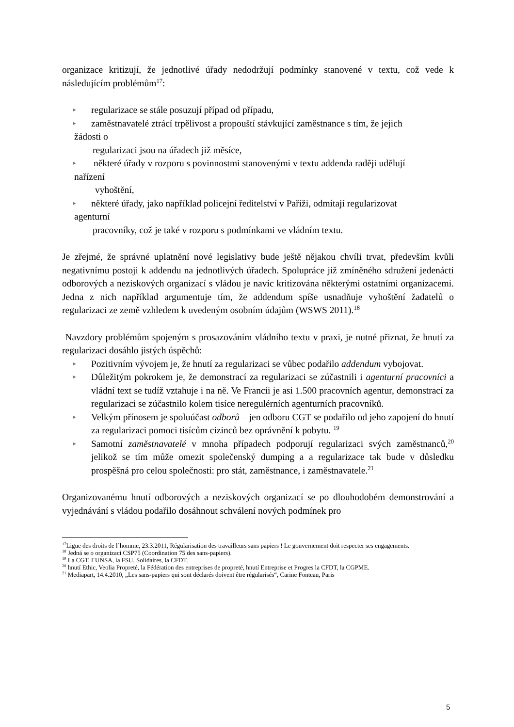organizace kritizují, že jednotlivé úřady nedodržují podmínky stanovené v textu, což vede k následujícím problémům<sup>17</sup>:
► regularizace se stále posuzují případ od případu,
► zaměstnavatelé ztrácí trpělivost a propouští stávkující zaměstnance s tím, že jejich
žádosti o
regularizaci jsou na úřadech již měsíce,
► některé úřady v rozporu s povinnostmi stanovenými v textu addenda raději udělují
nařízení
vyhoštění,
► některé úřady, jako například policejní ředitelství v Paříži, odmítají regularizovat
agenturní
pracovníky, což je také v rozporu s podmínkami ve vládním textu.
Je zřejmé, že správné uplatnění nové legislativy bude ještě nějakou chvíli trvat, především kvůli negativnímu postoji k addendu na jednotlivých úřadech. Spolupráce již zmíněného sdružení jedenácti odborových a neziskových organizací s vládou je navíc kritizována některými ostatními organizacemi. Jedna z nich například argumentuje tím, že addendum spíše usnadňuje vyhoštění žadatelů o regularizaci ze země vzhledem k uvedeným osobním údajům (WSWS 2011).<sup>18</sup>
Navzdory problémům spojeným s prosazováním vládního textu v praxi, je nutné přiznat, že hnutí za regularizaci dosáhlo jistých úspěchů:
► Pozitivním vývojem je, že hnutí za regularizaci se vůbec podařilo addendum vybojovat.
► Důležitým pokrokem je, že demonstrací za regularizaci se zúčastnili i agenturní pracovníci a vládní text se tudíž vztahuje i na ně. Ve Francii je asi 1.500 pracovních agentur, demonstrací za regularizaci se zúčastnilo kolem tisíce neregulérních agenturních pracovníků.
► Velkým přínosem je spoluúčast odborů – jen odboru CGT se podařilo od jeho zapojení do hnutí za regularizaci pomoci tisícům cizinců bez oprávnění k pobytu. <sup>19</sup>
► Samotní zaměstnavatelé v mnoha případech podporují regularizaci svých zaměstnanců,<sup>20</sup> jelikož se tím může omezit společenský dumping a a regularizace tak bude v důsledku prospěšná pro celou společnosti: pro stát, zaměstnance, i zaměstnavatele.<sup>21</sup>
Organizovanému hnutí odborových a neziskových organizací se po dlouhodobém demonstrování a vyjednávání s vládou podařilo dosáhnout schválení nových podmínek pro
<sup>17</sup> Ligue des droits de l´homme, 23.3.2011, Régularisation des travailleurs sans papiers ! Le gouvernement doit respecter ses engagements.
<sup>18</sup> Jedná se o organizaci CSP75 (Coordination 75 des sans-papiers).
<sup>19</sup> La CGT, l´UNSA, la FSU, Solidaires, la CFDT.
<sup>20</sup> hnutí Ethic, Veolia Propreté, la Fédération des entreprises de propreté, hnutí Entreprise et Progres la CFDT, la CGPME.
<sup>21</sup> Mediapart, 14.4.2010, „Les sans-papiers qui sont déclarés doivent être régularisés“, Carine Fonteau, Paris
5